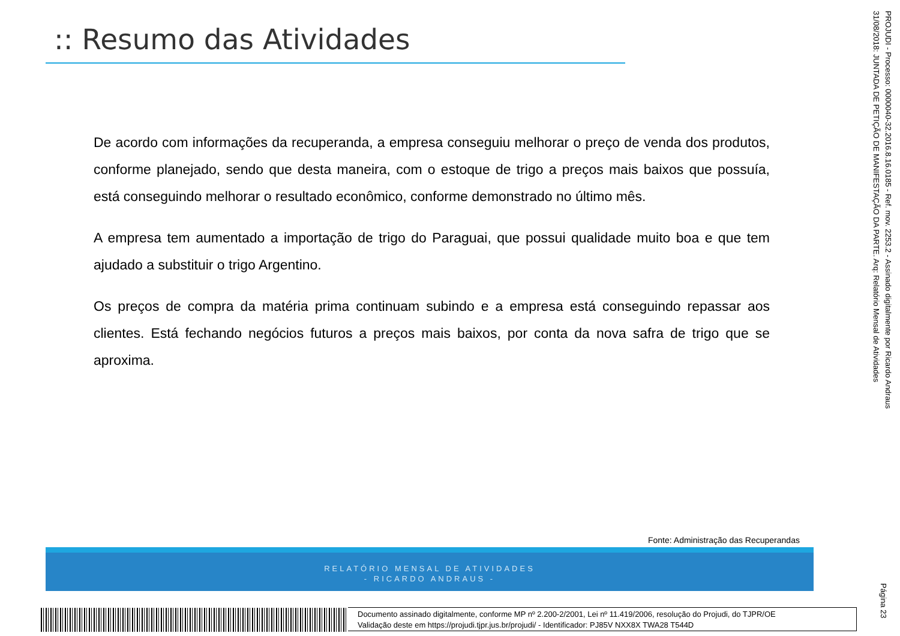:: Resumo das Atividades
PROJUDI - Processo: 0000040-32.2016.8.16.0185 - Ref. mov. 2253.2 - Assinado digitalmente por Ricardo Andraus
31/08/2018: JUNTADA DE PETIÇÃO DE MANIFESTAÇÃO DA PARTE. Arq: Relatório Mensal de Atividades
De acordo com informações da recuperanda, a empresa conseguiu melhorar o preço de venda dos produtos, conforme planejado, sendo que desta maneira, com o estoque de trigo a preços mais baixos que possuía, está conseguindo melhorar o resultado econômico, conforme demonstrado no último mês.
A empresa tem aumentado a importação de trigo do Paraguai, que possui qualidade muito boa e que tem ajudado a substituir o trigo Argentino.
Os preços de compra da matéria prima continuam subindo e a empresa está conseguindo repassar aos clientes. Está fechando negócios futuros a preços mais baixos, por conta da nova safra de trigo que se aproxima.
Fonte: Administração das Recuperandas
RELATÓRIO MENSAL DE ATIVIDADES
- RICARDO ANDRAUS -
Página 23
Documento assinado digitalmente, conforme MP nº 2.200-2/2001, Lei nº 11.419/2006, resolução do Projudi, do TJPR/OE
Validação deste em https://projudi.tjpr.jus.br/projudi/ - Identificador: PJ85V NXX8X TWA28 T544D